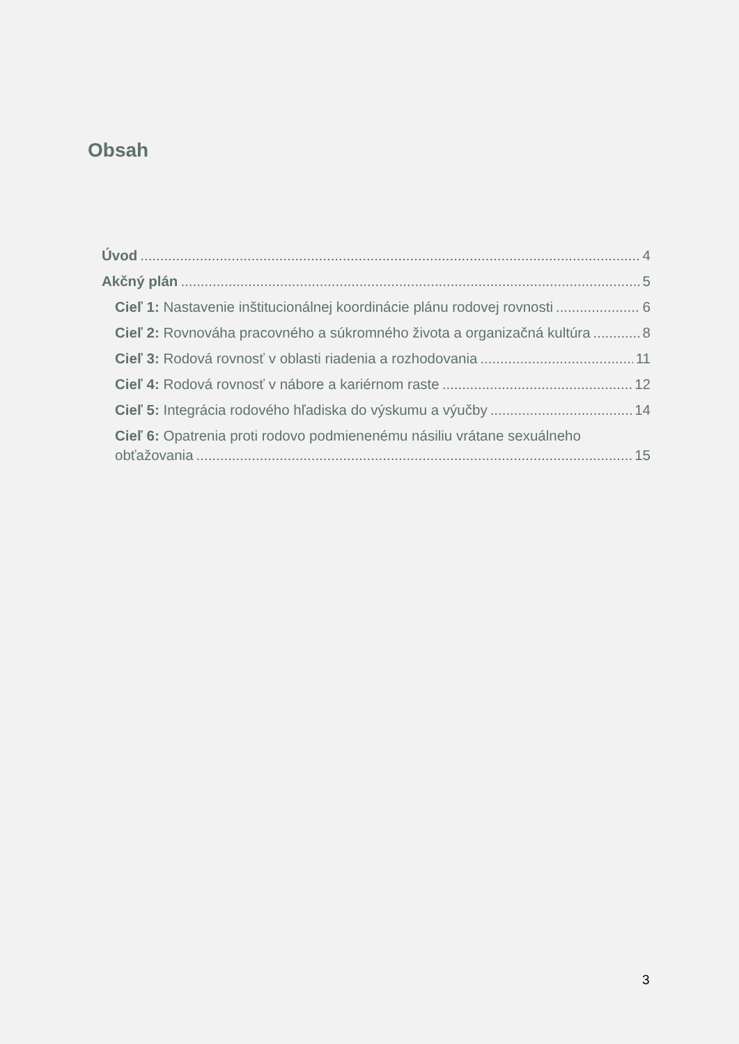Obsah
Úvod 4
Akčný plán 5
Cieľ 1: Nastavenie inštitucionálnej koordinácie plánu rodovej rovnosti 6
Cieľ 2: Rovnováha pracovného a súkromného života a organizačná kultúra 8
Cieľ 3: Rodová rovnosť v oblasti riadenia a rozhodovania 11
Cieľ 4: Rodová rovnosť v nábore a kariérnom raste 12
Cieľ 5: Integrácia rodového hľadiska do výskumu a výučby 14
Cieľ 6: Opatrenia proti rodovo podmienenému násiliu vrátane sexuálneho
obťažovania 15
3